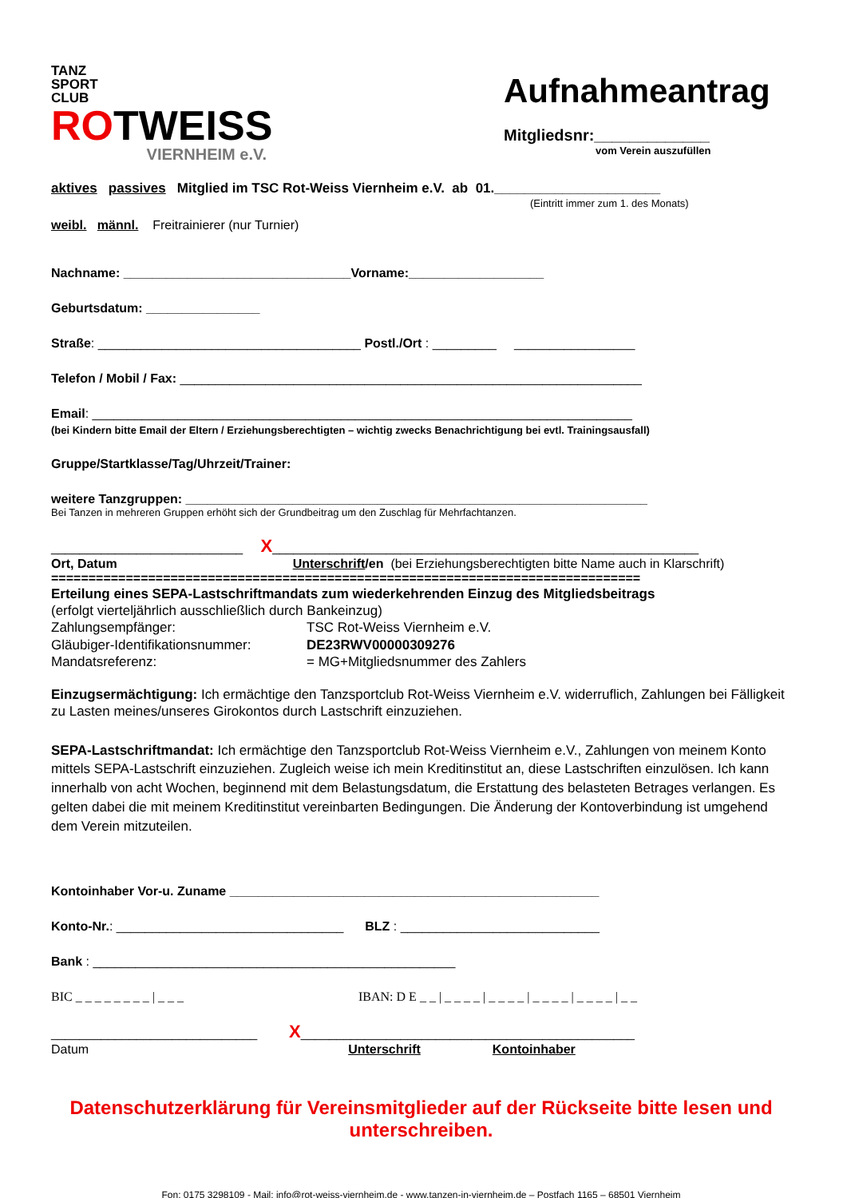TANZ
SPORT
CLUB
ROTWEISS
VIERNHEIM e.V.
Aufnahmeantrag
Mitgliedsnr:_____________
vom Verein auszufüllen
aktives passives Mitglied im TSC Rot-Weiss Viernheim e.V. ab 01.______________________
(Eintritt immer zum 1. des Monats)
weibl. männl. Freitrainierer (nur Turnier)
Nachname: ________________________________Vorname:___________________
Geburtsdatum: ________________
Straße: _____________________________________ Postl./Ort : _________ _________________
Telefon / Mobil / Fax: _________________________________________________________________
Email: ____________________________________________________________________________
(bei Kindern bitte Email der Eltern / Erziehungsberechtigten – wichtig zwecks Benachrichtigung bei evtl. Trainingsausfall)
Gruppe/Startklasse/Tag/Uhrzeit/Trainer:
weitere Tanzgruppen: _________________________________________________________________
Bei Tanzen in mehreren Gruppen erhöht sich der Grundbeitrag um den Zuschlag für Mehrfachtanzen.
___________________________ X____________________________________________________________
Ort, Datum Unterschrift/en (bei Erziehungsberechtigten bitte Name auch in Klarschrift)
===============================================================================
Erteilung eines SEPA-Lastschriftmandats zum wiederkehrenden Einzug des Mitgliedsbeitrags
(erfolgt vierteljährlich ausschließlich durch Bankeinzug)
Zahlungsempfänger: TSC Rot-Weiss Viernheim e.V.
Gläubiger-Identifikationsnummer: DE23RWV00000309276
Mandatsreferenz: = MG+Mitgliedsnummer des Zahlers
Einzugsermächtigung: Ich ermächtige den Tanzsportclub Rot-Weiss Viernheim e.V. widerruflich, Zahlungen bei Fälligkeit zu Lasten meines/unseres Girokontos durch Lastschrift einzuziehen.
SEPA-Lastschriftmandat: Ich ermächtige den Tanzsportclub Rot-Weiss Viernheim e.V., Zahlungen von meinem Konto mittels SEPA-Lastschrift einzuziehen. Zugleich weise ich mein Kreditinstitut an, diese Lastschriften einzulösen. Ich kann innerhalb von acht Wochen, beginnend mit dem Belastungsdatum, die Erstattung des belasteten Betrages verlangen. Es gelten dabei die mit meinem Kreditinstitut vereinbarten Bedingungen. Die Änderung der Kontoverbindung ist umgehend dem Verein mitzuteilen.
Kontoinhaber Vor-u. Zuname ____________________________________________________
Konto-Nr.: ________________________________ BLZ : ____________________________
Bank : ___________________________________________________
BIC _ _ _ _ _ _ _ _ | _ _ _ IBAN: D E _ _ | _ _ _ _ | _ _ _ _ | _ _ _ _ | _ _ _ _ | _ _
_____________________________ X_______________________________________________
Datum Unterschrift Kontoinhaber
Datenschutzerklärung für Vereinsmitglieder auf der Rückseite bitte lesen und unterschreiben.
Fon: 0175 3298109 - Mail: info@rot-weiss-viernheim.de - www.tanzen-in-viernheim.de – Postfach 1165 – 68501 Viernheim